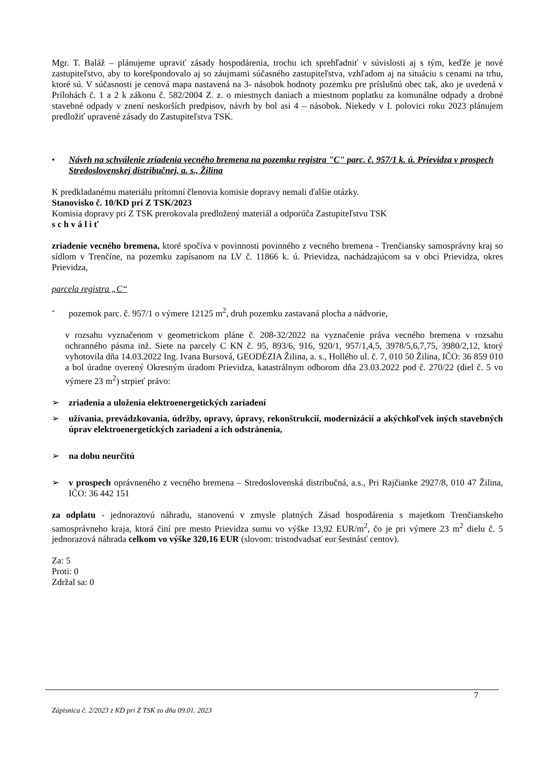Mgr. T. Baláž – plánujeme upraviť zásady hospodárenia, trochu ich sprehľadniť v súvislosti aj s tým, keďže je nové zastupiteľstvo, aby to korešpondovalo aj so záujmami súčasného zastupiteľstva, vzhľadom aj na situáciu s cenami na trhu, ktoré sú. V súčasnosti je cenová mapa nastavená na 3- násobok hodnoty pozemku pre príslušnú obec tak, ako je uvedená v Prílohách č. 1 a 2 k zákonu č. 582/2004 Z. z. o miestnych daniach a miestnom poplatku za komunálne odpady a drobné stavebné odpady v znení neskorších predpisov, návrh by bol asi 4 – násobok. Niekedy v I. polovici roku 2023 plánujem predložiť upravené zásady do Zastupiteľstva TSK.
• Návrh na schválenie zriadenia vecného bremena na pozemku registra "C" parc. č. 957/1 k. ú. Prievidza v prospech Stredoslovenskej distribučnej, a. s., Žilina
K predkladanému materiálu prítomní členovia komisie dopravy nemali ďalšie otázky.
Stanovisko č. 10/KD pri Z TSK/2023
Komisia dopravy pri Z TSK prerokovala predložený materiál a odporúča Zastupiteľstvu TSK
s c h v á l i ť
zriadenie vecného bremena, ktoré spočíva v povinnosti povinného z vecného bremena - Trenčiansky samosprávny kraj so sídlom v Trenčíne, na pozemku zapísanom na LV č. 11866 k. ú. Prievidza, nachádzajúcom sa v obci Prievidza, okres Prievidza,
parcela registra „C“
- pozemok parc. č. 957/1 o výmere 12125 m<sup>2</sup>, druh pozemku zastavaná plocha a nádvorie,
v rozsahu vyznačenom v geometrickom pláne č. 208-32/2022 na vyznačenie práva vecného bremena v rozsahu ochranného pásma inž. Siete na parcely C KN č. 95, 893/6, 916, 920/1, 957/1,4,5, 3978/5,6,7,75, 3980/2,12, ktorý vyhotovila dňa 14.03.2022 Ing. Ivana Bursová, GEODÉZIA Žilina, a. s., Hollého ul. č. 7, 010 50 Žilina, IČO: 36 859 010 a bol úradne overený Okresným úradom Prievidza, katastrálnym odborom dňa 23.03.2022 pod č. 270/22 (diel č. 5 vo výmere 23 m<sup>2</sup>) strpieť právo:
➢ zriadenia a uloženia elektroenergetických zariadení
➢ užívania, prevádzkovania, údržby, opravy, úpravy, rekonštrukcií, modernizácií a akýchkoľvek iných stavebných úprav elektroenergetických zariadení a ich odstránenia,
➢ na dobu neurčitú
➢ v prospech oprávneného z vecného bremena – Stredoslovenská distribučná, a.s., Pri Rajčianke 2927/8, 010 47 Žilina, IČO: 36 442 151
za odplatu - jednorazovú náhradu, stanovenú v zmysle platných Zásad hospodárenia s majetkom Trenčianskeho samosprávneho kraja, ktorá činí pre mesto Prievidza sumu vo výške 13,92 EUR/m<sup>2</sup>, čo je pri výmere 23 m<sup>2</sup> dielu č. 5 jednorazová náhrada celkom vo výške 320,16 EUR (slovom: tristodvadsať eur šestnásť centov).
Za: 5
Proti: 0
Zdržal sa: 0
7
Zápisnica č. 2/2023 z KD pri Z TSK zo dňa 09.01. 2023